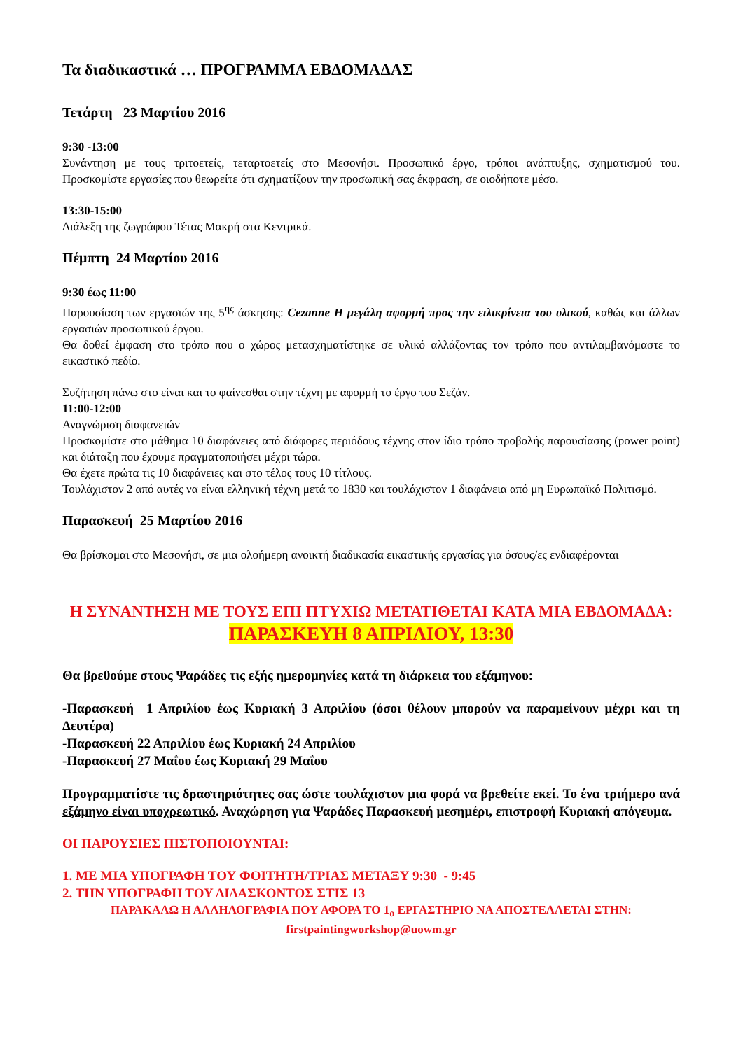Τα διαδικαστικά … ΠΡΟΓΡΑΜΜΑ ΕΒΔΟΜΑΔΑΣ
Τετάρτη 23 Μαρτίου 2016
9:30 -13:00
Συνάντηση με τους τριτοετείς, τεταρτοετείς στο Μεσονήσι. Προσωπικό έργο, τρόποι ανάπτυξης, σχηματισμού του. Προσκομίστε εργασίες που θεωρείτε ότι σχηματίζουν την προσωπική σας έκφραση, σε οιοδήποτε μέσο.
13:30-15:00
Διάλεξη της ζωγράφου Τέτας Μακρή στα Κεντρικά.
Πέμπτη 24 Μαρτίου 2016
9:30 έως 11:00
Παρουσίαση των εργασιών της 5<sup>ης</sup> άσκησης: Cezanne Η μεγάλη αφορμή προς την ειλικρίνεια του υλικού, καθώς και άλλων εργασιών προσωπικού έργου.
Θα δοθεί έμφαση στο τρόπο που ο χώρος μετασχηματίστηκε σε υλικό αλλάζοντας τον τρόπο που αντιλαμβανόμαστε το εικαστικό πεδίο.
Συζήτηση πάνω στο είναι και το φαίνεσθαι στην τέχνη με αφορμή το έργο του Σεζάν.
11:00-12:00
Αναγνώριση διαφανειών
Προσκομίστε στο μάθημα 10 διαφάνειες από διάφορες περιόδους τέχνης στον ίδιο τρόπο προβολής παρουσίασης (power point) και διάταξη που έχουμε πραγματοποιήσει μέχρι τώρα.
Θα έχετε πρώτα τις 10 διαφάνειες και στο τέλος τους 10 τίτλους.
Τουλάχιστον 2 από αυτές να είναι ελληνική τέχνη μετά το 1830 και τουλάχιστον 1 διαφάνεια από μη Ευρωπαϊκό Πολιτισμό.
Παρασκευή 25 Μαρτίου 2016
Θα βρίσκομαι στο Μεσονήσι, σε μια ολοήμερη ανοικτή διαδικασία εικαστικής εργασίας για όσους/ες ενδιαφέρονται
Η ΣΥΝΑΝΤΗΣΗ ΜΕ ΤΟΥΣ ΕΠΙ ΠΤΥΧΙΩ ΜΕΤΑΤΙΘΕΤΑΙ ΚΑΤΑ ΜΙΑ ΕΒΔΟΜΑΔΑ:
ΠΑΡΑΣΚΕΥΗ 8 ΑΠΡΙΛΙΟΥ, 13:30
Θα βρεθούμε στους Ψαράδες τις εξής ημερομηνίες κατά τη διάρκεια του εξάμηνου:
-Παρασκευή 1 Απριλίου έως Κυριακή 3 Απριλίου (όσοι θέλουν μπορούν να παραμείνουν μέχρι και τη Δευτέρα)
-Παρασκευή 22 Απριλίου έως Κυριακή 24 Απριλίου
-Παρασκευή 27 Μαΐου έως Κυριακή 29 Μαΐου
Προγραμματίστε τις δραστηριότητες σας ώστε τουλάχιστον μια φορά να βρεθείτε εκεί. Το ένα τριήμερο ανά εξάμηνο είναι υποχρεωτικό. Αναχώρηση για Ψαράδες Παρασκευή μεσημέρι, επιστροφή Κυριακή απόγευμα.
ΟΙ ΠΑΡΟΥΣΙΕΣ ΠΙΣΤΟΠΟΙΟΥΝΤΑΙ:
1. ΜΕ ΜΙΑ ΥΠΟΓΡΑΦΗ ΤΟΥ ΦΟΙΤΗΤΗ/ΤΡΙΑΣ ΜΕΤΑΞΥ 9:30 - 9:45
2. ΤΗΝ ΥΠΟΓΡΑΦΗ ΤΟΥ ΔΙΔΑΣΚΟΝΤΟΣ ΣΤΙΣ 13
ΠΑΡΑΚΑΛΩ Η ΑΛΛΗΛΟΓΡΑΦΙΑ ΠΟΥ ΑΦΟΡΑ ΤΟ 1<sub>ο</sub> ΕΡΓΑΣΤΗΡΙΟ ΝΑ ΑΠΟΣΤΕΛΛΕΤΑΙ ΣΤΗΝ: firstpaintingworkshop@uowm.gr